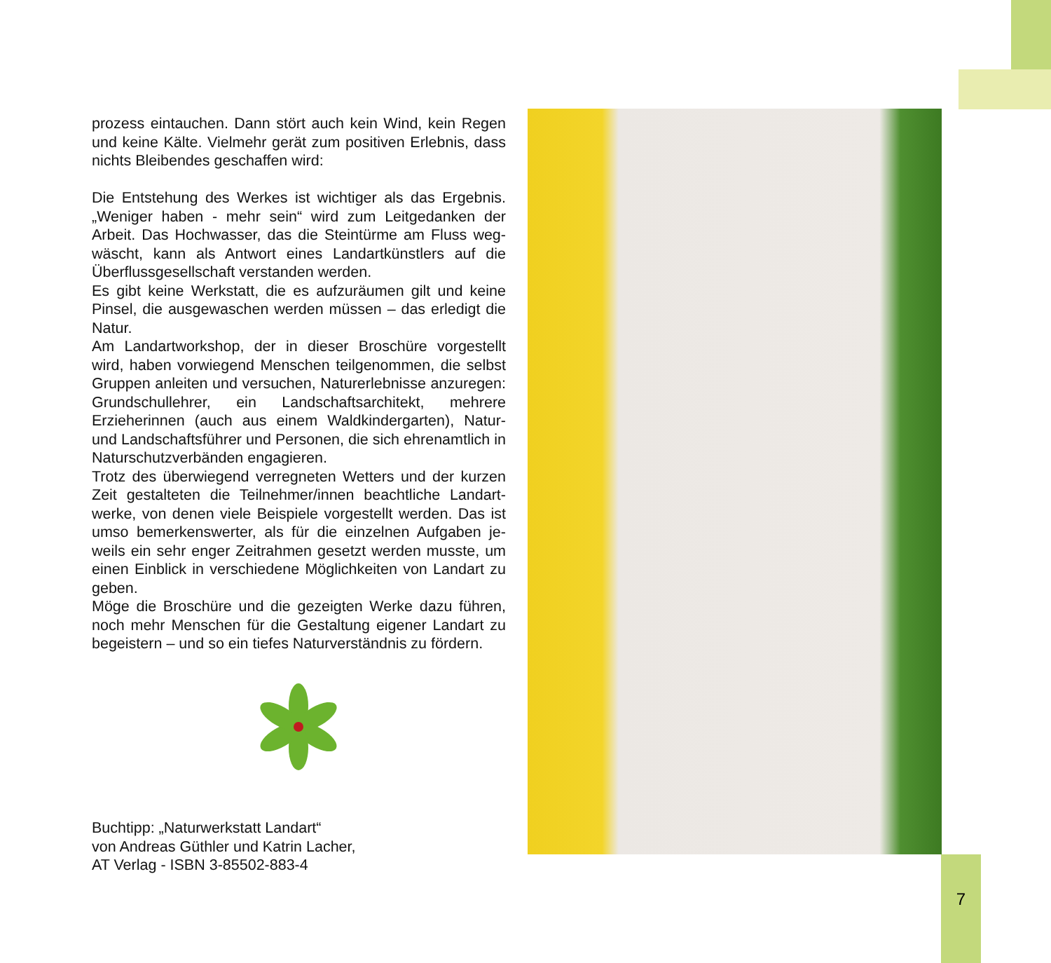prozess eintauchen. Dann stört auch kein Wind, kein Regen und keine Kälte. Vielmehr gerät zum positiven Erlebnis, dass nichts Bleibendes geschaffen wird:
Die Entstehung des Werkes ist wichtiger als das Ergebnis. „Weniger haben - mehr sein“ wird zum Leitgedanken der Arbeit. Das Hochwasser, das die Steintürme am Fluss weg­wäscht, kann als Antwort eines Landartkünstlers auf die Überflussgesellschaft verstanden werden.
Es gibt keine Werkstatt, die es aufzuräumen gilt und keine Pinsel, die ausgewaschen werden müssen – das erledigt die Natur.
Am Landartworkshop, der in dieser Broschüre vorgestellt wird, haben vorwiegend Menschen teilgenommen, die selbst Gruppen anleiten und versuchen, Naturerlebnisse anzure­gen: Grundschullehrer, ein Landschaftsarchitekt, mehrere Erzieherinnen (auch aus einem Waldkindergarten), Natur- und Landschaftsführer und Personen, die sich ehrenamtlich in Naturschutzverbänden engagieren.
Trotz des überwiegend verregneten Wetters und der kurzen Zeit gestalteten die Teilnehmer/innen beachtliche Landart­werke, von denen viele Beispiele vorgestellt werden. Das ist umso bemerkenswerter, als für die einzelnen Aufgaben je­weils ein sehr enger Zeitrahmen gesetzt werden musste, um einen Einblick in verschiedene Möglichkeiten von Landart zu geben.
Möge die Broschüre und die gezeigten Werke dazu führen, noch mehr Menschen für die Gestaltung eigener Landart zu begeistern – und so ein tiefes Naturverständnis zu fördern.
Buchtipp: „Naturwerkstatt Landart“
von Andreas Güthler und Katrin Lacher,
AT Verlag - ISBN 3-85502-883-4
7